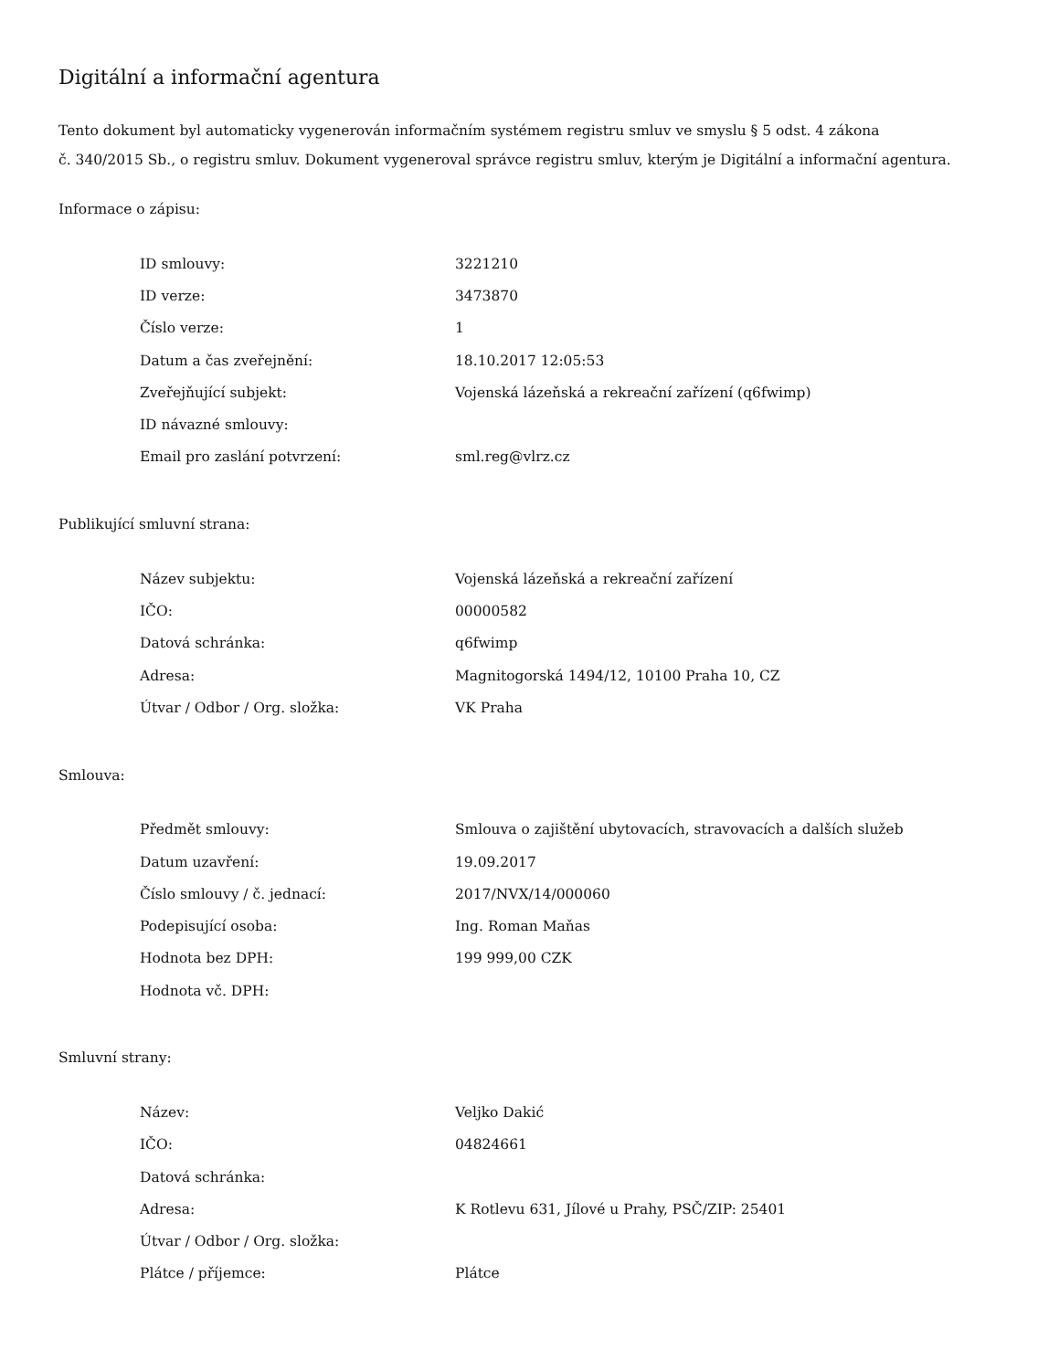Digitální a informační agentura
Tento dokument byl automaticky vygenerován informačním systémem registru smluv ve smyslu § 5 odst. 4 zákona
č. 340/2015 Sb., o registru smluv. Dokument vygeneroval správce registru smluv, kterým je Digitální a informační agentura.
Informace o zápisu:
| ID smlouvy: | 3221210 |
| ID verze: | 3473870 |
| Číslo verze: | 1 |
| Datum a čas zveřejnění: | 18.10.2017 12:05:53 |
| Zveřejňující subjekt: | Vojenská lázeňská a rekreační zařízení (q6fwimp) |
| ID návazné smlouvy: | |
| Email pro zaslání potvrzení: | sml.reg@vlrz.cz |
Publikující smluvní strana:
| Název subjektu: | Vojenská lázeňská a rekreační zařízení |
| IČO: | 00000582 |
| Datová schránka: | q6fwimp |
| Adresa: | Magnitogorská 1494/12, 10100 Praha 10, CZ |
| Útvar / Odbor / Org. složka: | VK Praha |
Smlouva:
| Předmět smlouvy: | Smlouva o zajištění ubytovacích, stravovacích a dalších služeb |
| Datum uzavření: | 19.09.2017 |
| Číslo smlouvy / č. jednací: | 2017/NVX/14/000060 |
| Podepisující osoba: | Ing. Roman Maňas |
| Hodnota bez DPH: | 199 999,00 CZK |
| Hodnota vč. DPH: | |
Smluvní strany:
| Název: | Veljko Dakić |
| IČO: | 04824661 |
| Datová schránka: | |
| Adresa: | K Rotlevu 631, Jílové u Prahy, PSČ/ZIP: 25401 |
| Útvar / Odbor / Org. složka: | |
| Plátce / příjemce: | Plátce |